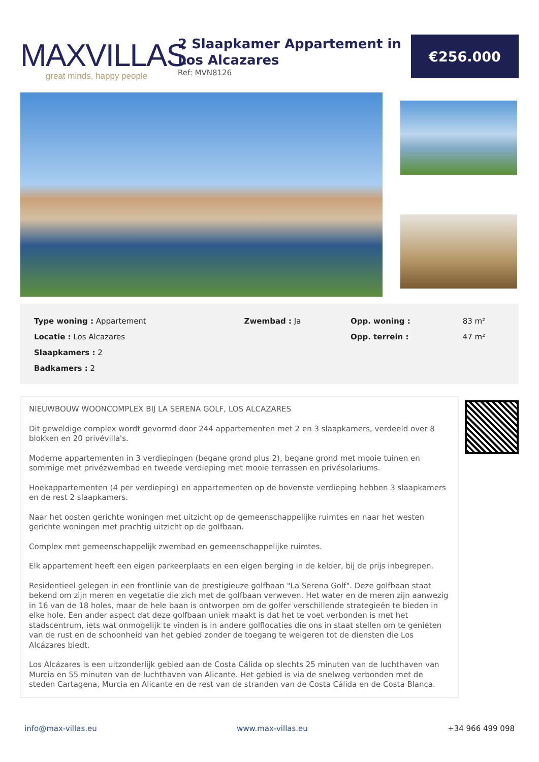MAXVILLAS
great minds, happy people
2 Slaapkamer Appartement in Los Alcazares
Ref: MVN8126
€256.000
| Type woning : Appartement | Zwembad : Ja | Opp. woning : | 83 m² |
| Locatie : Los Alcazares | | Opp. terrein : | 47 m² |
| Slaapkamers : 2 | | | |
| Badkamers : 2 | | | |
NIEUWBOUW WOONCOMPLEX BIJ LA SERENA GOLF, LOS ALCAZARES
Dit geweldige complex wordt gevormd door 244 appartementen met 2 en 3 slaapkamers, verdeeld over 8 blokken en 20 privévilla's.
Moderne appartementen in 3 verdiepingen (begane grond plus 2), begane grond met mooie tuinen en sommige met privézwembad en tweede verdieping met mooie terrassen en privésolariums.
Hoekappartementen (4 per verdieping) en appartementen op de bovenste verdieping hebben 3 slaapkamers en de rest 2 slaapkamers.
Naar het oosten gerichte woningen met uitzicht op de gemeenschappelijke ruimtes en naar het westen gerichte woningen met prachtig uitzicht op de golfbaan.
Complex met gemeenschappelijk zwembad en gemeenschappelijke ruimtes.
Elk appartement heeft een eigen parkeerplaats en een eigen berging in de kelder, bij de prijs inbegrepen.
Residentieel gelegen in een frontlinie van de prestigieuze golfbaan "La Serena Golf". Deze golfbaan staat bekend om zijn meren en vegetatie die zich met de golfbaan verweven. Het water en de meren zijn aanwezig in 16 van de 18 holes, maar de hele baan is ontworpen om de golfer verschillende strategieën te bieden in elke hole. Een ander aspect dat deze golfbaan uniek maakt is dat het te voet verbonden is met het stadscentrum, iets wat onmogelijk te vinden is in andere golflocaties die ons in staat stellen om te genieten van de rust en de schoonheid van het gebied zonder de toegang te weigeren tot de diensten die Los Alcázares biedt.
Los Alcázares is een uitzonderlijk gebied aan de Costa Cálida op slechts 25 minuten van de luchthaven van Murcia en 55 minuten van de luchthaven van Alicante. Het gebied is via de snelweg verbonden met de steden Cartagena, Murcia en Alicante en de rest van de stranden van de Costa Cálida en de Costa Blanca.
info@max-villas.eu www.max-villas.eu +34 966 499 098